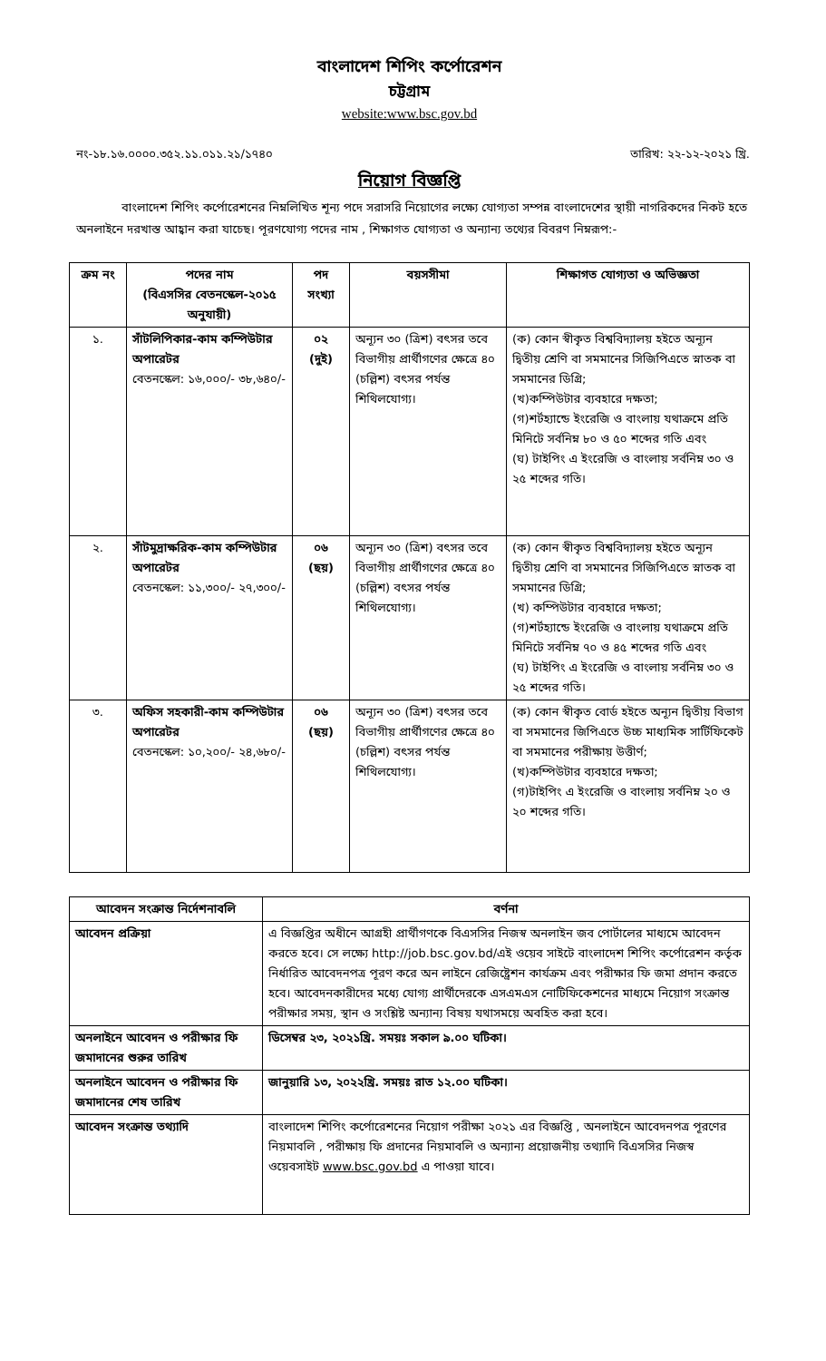বাংলাদেশ শিপিং কর্পোরেশন
চট্টগ্রাম
website:www.bsc.gov.bd
নং-১৮.১৬.০০০০.৩৫২.১১.০১১.২১/১৭৪০ তারিখ: ২২-১২-২০২১ খ্রি.
নিয়োগ বিজ্ঞপ্তি
বাংলাদেশ শিপিং কর্পোরেশনের নিম্নলিখিত শূন্য পদে সরাসরি নিয়োগের লক্ষ্যে যোগ্যতা সম্পন্ন বাংলাদেশের স্থায়ী নাগরিকদের নিকট হতে অনলাইনে দরখাস্ত আহ্বান করা যাচেছ। পূরণযোগ্য পদের নাম , শিক্ষাগত যোগ্যতা ও অন্যান্য তথ্যের বিবরণ নিম্নরূপ:-
| ক্রম নং | পদের নাম (বিএসসির বেতনস্কেল-২০১৫ অনুযায়ী) | পদ সংখ্যা | বয়সসীমা | শিক্ষাগত যোগ্যতা ও অভিজ্ঞতা |
| --- | --- | --- | --- | --- |
| ১. | সাঁটলিপিকার-কাম কম্পিউটার অপারেটর বেতনস্কেল: ১৬,০০০/- ৩৮,৬৪০/- | ০২ (দুই) | অন্যূন ৩০ (ত্রিশ) বৎসর তবে বিভাগীয় প্রার্থীগণের ক্ষেত্রে ৪০ (চল্লিশ) বৎসর পর্যন্ত শিথিলযোগ্য। | (ক) কোন স্বীকৃত বিশ্ববিদ্যালয় হইতে অন্যূন দ্বিতীয় শ্রেণি বা সমমানের সিজিপিএতে স্নাতক বা সমমানের ডিগ্রি; (খ)কম্পিউটার ব্যবহারে দক্ষতা; (গ)শর্টহ্যান্ডে ইংরেজি ও বাংলায় যথাক্রমে প্রতি মিনিটে সর্বনিম্ন ৮০ ও ৫০ শব্দের গতি এবং (ঘ) টাইপিং এ ইংরেজি ও বাংলায় সর্বনিম্ন ৩০ ও ২৫ শব্দের গতি। |
| ২. | সাঁটমুদ্রাক্ষরিক-কাম কম্পিউটার অপারেটর বেতনস্কেল: ১১,৩০০/- ২৭,৩০০/- | ০৬ (ছয়) | অন্যূন ৩০ (ত্রিশ) বৎসর তবে বিভাগীয় প্রার্থীগণের ক্ষেত্রে ৪০ (চল্লিশ) বৎসর পর্যন্ত শিথিলযোগ্য। | (ক) কোন স্বীকৃত বিশ্ববিদ্যালয় হইতে অন্যূন দ্বিতীয় শ্রেণি বা সমমানের সিজিপিএতে স্নাতক বা সমমানের ডিগ্রি; (খ) কম্পিউটার ব্যবহারে দক্ষতা; (গ)শর্টহ্যান্ডে ইংরেজি ও বাংলায় যথাক্রমে প্রতি মিনিটে সর্বনিম্ন ৭০ ও ৪৫ শব্দের গতি এবং (ঘ) টাইপিং এ ইংরেজি ও বাংলায় সর্বনিম্ন ৩০ ও ২৫ শব্দের গতি। |
| ৩. | অফিস সহকারী-কাম কম্পিউটার অপারেটর বেতনস্কেল: ১০,২০০/- ২৪,৬৮০/- | ০৬ (ছয়) | অন্যূন ৩০ (ত্রিশ) বৎসর তবে বিভাগীয় প্রার্থীগণের ক্ষেত্রে ৪০ (চল্লিশ) বৎসর পর্যন্ত শিথিলযোগ্য। | (ক) কোন স্বীকৃত বোর্ড হইতে অন্যূন দ্বিতীয় বিভাগ বা সমমানের জিপিএতে উচ্চ মাধ্যমিক সার্টিফিকেট বা সমমানের পরীক্ষায় উত্তীর্ণ; (খ)কম্পিউটার ব্যবহারে দক্ষতা; (গ)টাইপিং এ ইংরেজি ও বাংলায় সর্বনিম্ন ২০ ও ২০ শব্দের গতি। |
| আবেদন সংক্রান্ত নির্দেশনাবলি | বর্ণনা |
| --- | --- |
| আবেদন প্রক্রিয়া | এ বিজ্ঞপ্তির অধীনে আগ্রহী প্রার্থীগণকে বিএসসির নিজস্ব অনলাইন জব পোর্টালের মাধ্যমে আবেদন করতে হবে। সে লক্ষ্যে http://job.bsc.gov.bd/এই ওয়েব সাইটে বাংলাদেশ শিপিং কর্পোরেশন কর্তৃক নির্ধারিত আবেদনপত্র পূরণ করে অন লাইনে রেজিষ্ট্রেশন কার্যক্রম এবং পরীক্ষার ফি জমা প্রদান করতে হবে। আবেদনকারীদের মধ্যে যোগ্য প্রার্থীদেরকে এসএমএস নোটিফিকেশনের মাধ্যমে নিয়োগ সংক্রান্ত পরীক্ষার সময়, স্থান ও সংশ্লিষ্ট অন্যান্য বিষয় যথাসময়ে অবহিত করা হবে। |
| অনলাইনে আবেদন ও পরীক্ষার ফি জমাদানের শুরুর তারিখ | ডিসেম্বর ২৩, ২০২১খ্রি. সময়ঃ সকাল ৯.০০ ঘটিকা। |
| অনলাইনে আবেদন ও পরীক্ষার ফি জমাদানের শেষ তারিখ | জানুয়ারি ১৩, ২০২২খ্রি. সময়ঃ রাত ১২.০০ ঘটিকা। |
| আবেদন সংক্রান্ত তথ্যাদি | বাংলাদেশ শিপিং কর্পোরেশনের নিয়োগ পরীক্ষা ২০২১ এর বিজ্ঞপ্তি , অনলাইনে আবেদনপত্র পূরণের নিয়মাবলি , পরীক্ষায় ফি প্রদানের নিয়মাবলি ও অন্যান্য প্রয়োজনীয় তথ্যাদি বিএসসির নিজস্ব ওয়েবসাইট www.bsc.gov.bd এ পাওয়া যাবে। |